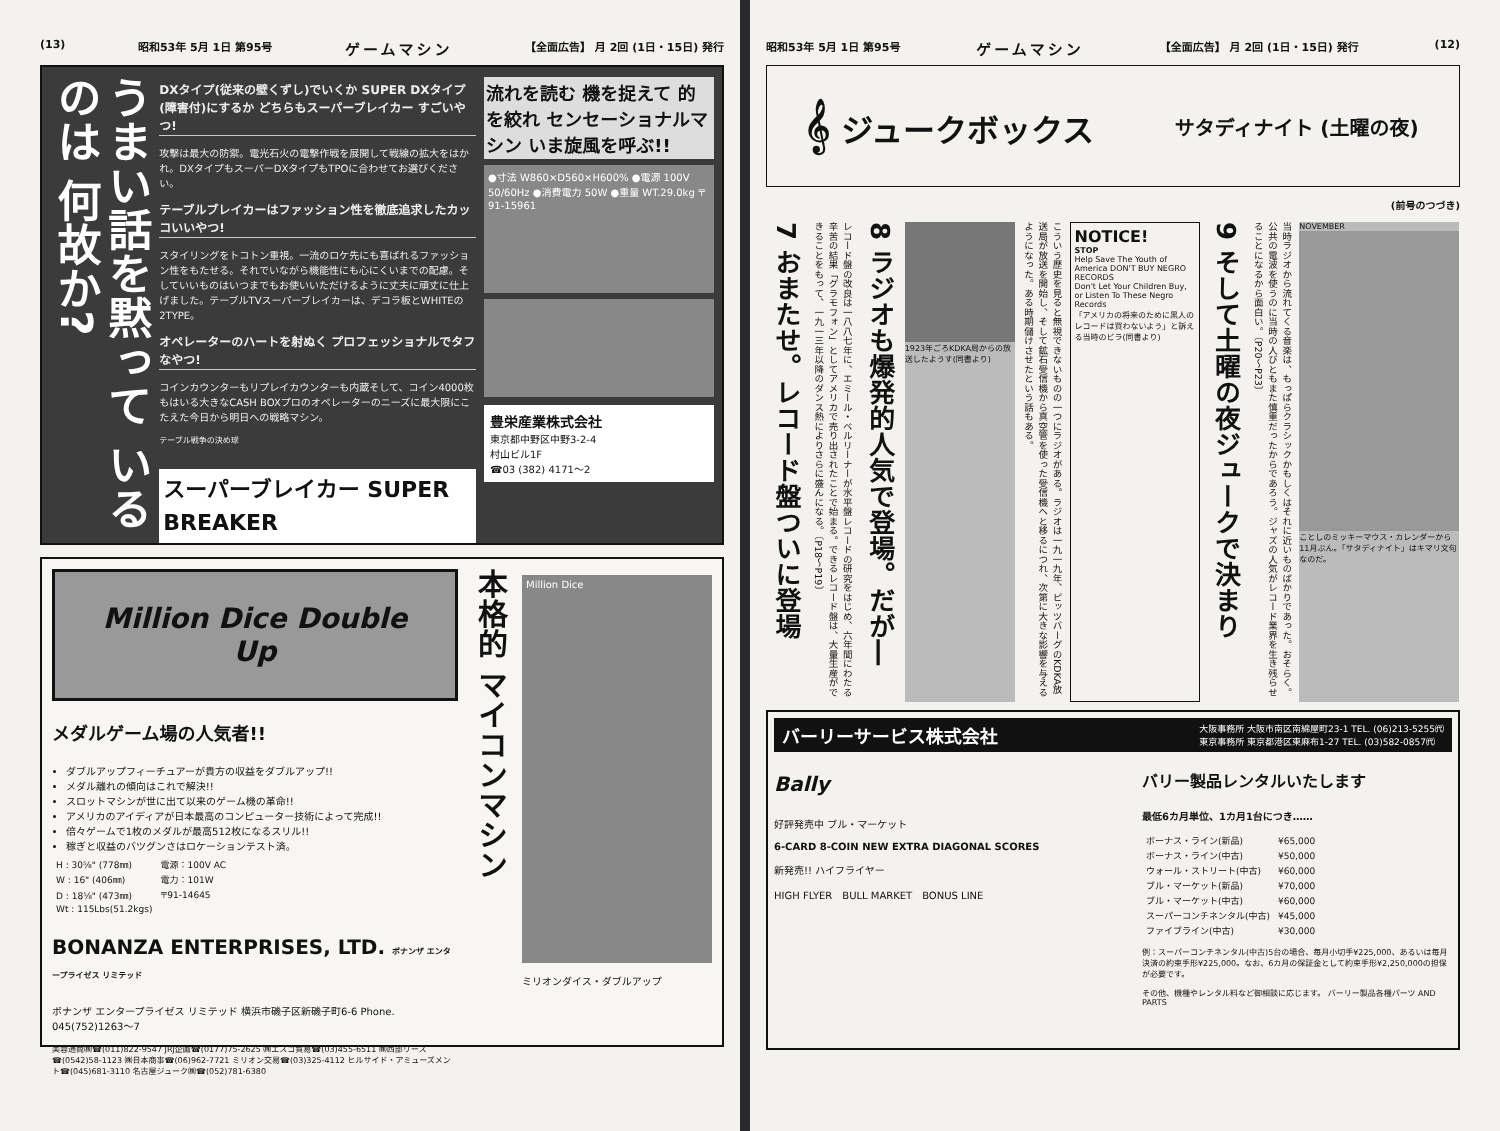(13) 昭和53年 5月 1日 第95号 ゲームマシン 【全面広告】 月 2回 (1日・15日) 発行
うまい話を黙って いるのは 何故か?
DXタイプ(従来の壁くずし)でいくか SUPER DXタイプ(障害付)にするか どちらもスーパーブレイカー すごいやつ!
攻撃は最大の防禦。電光石火の電撃作戦を展開して戦線の拡大をはかれ。DXタイプもスーパーDXタイプもTPOに合わせてお選びください。
テーブルブレイカーはファッション性を徹底追求したカッコいいやつ!
スタイリングをトコトン重視。一流のロケ先にも喜ばれるファッション性をもたせる。それでいながら機能性にも心にくいまでの配慮。そしていいものはいつまでもお使いいただけるように丈夫に頑丈に仕上げました。テーブルTVスーパーブレイカーは、デコラ板とWHITEの2TYPE。
オペレーターのハートを射ぬく プロフェッショナルでタフなやつ!
コインカウンターもリプレイカウンターも内蔵そして、コイン4000枚もはいる大きなCASH BOXプロのオペレーターのニーズに最大限にこたえた今日から明日への戦略マシン。
テーブル戦争の決め球
スーパーブレイカー SUPER BREAKER
流れを読む 機を捉えて 的を絞れ センセーショナルマシン いま旋風を呼ぶ!!
●寸法 W860×D560×H600% ●電源 100V 50/60Hz ●消費電力 50W ●重量 WT.29.0kg 〒91-15961
豊栄産業株式会社
東京都中野区中野3-2-4
村山ビル1F
☎03 (382) 4171～2
Million Dice Double Up
メダルゲーム場の人気者!!
ダブルアップフィーチュアーが貴方の収益をダブルアップ!!
メダル離れの傾向はこれで解決!!
スロットマシンが世に出て以来のゲーム機の革命!!
アメリカのアイディアが日本最高のコンピューター技術によって完成!!
倍々ゲームで1枚のメダルが最高512枚になるスリル!!
稼ぎと収益のバツグンさはロケーションテスト済。
| H : 30⅝" (778㎜) | 電源：100V AC |
| W : 16" (406㎜) | 電力：101W |
| D : 18⅝" (473㎜) | 〒91-14645 |
| Wt : 115Lbs(51.2kgs) | |
BONANZA ENTERPRISES, LTD. ボナンザ エンタープライゼス リミテッド
ボナンザ エンタープライゼス リミテッド 横浜市磯子区新磯子町6-6 Phone. 045(752)1263～7
美蓉通商㈱☎(011)822-9547 JRJ企画☎(0177)75-2625 ㈱エスコ貿易☎(03)455-6511 ㈱西部リース☎(0542)58-1123 ㈱日本商事☎(06)962-7721 ミリオン交易☎(03)325-4112 ヒルサイド・アミューズメント☎(045)681-3110 名古屋ジューク㈱☎(052)781-6380
本格的 マイコンマシン
Million Dice
ミリオンダイス・ダブルアップ
昭和53年 5月 1日 第95号 ゲームマシン 【全面広告】 月 2回 (1日・15日) 発行 (12)
𝄞 ジュークボックス サタディナイト (土曜の夜)
(前号のつづき)
7 おまたせ。レコード盤ついに登場
レコード盤の改良は一八八七年に、エミール・ベルリーナーが水平盤レコードの研究をはじめ、六年間にわたる辛苦の結果「グラモフォン」としてアメリカで売り出されたことで始まる。できるレコード盤は、大量生産ができることをもって、一九一三年以降のダンス熱によりさらに盛んになる。〔P18～P19〕
8 ラジオも爆発的人気で登場。だが―
1923年ごろKDKA局からの放送したようす(同書より)
こういう歴史を見ると無視できないものの一つにラジオがある。ラジオは一九一九年、ピッツバーグのKDKA放送局が放送を開始し、そして鉱石受信機から真空管を使った受信機へと移るにつれ、次第に大きな影響を与えるようになった。ある時期儲けさせたという話もある。
NOTICE!
STOP
Help Save The Youth of America DON'T BUY NEGRO RECORDS
Don't Let Your Children Buy, or Listen To These Negro Records
「アメリカの将来のために黒人のレコードは買わないよう」と訴える当時のビラ(同書より)
9 そして土曜の夜ジュークで決まり
当時ラジオから流れてくる音楽は、もっぱらクラシックかもしくはそれに近いものばかりであった。おそらく。公共の電波を使うのに当時の人びともまた慎重だったからであろう。ジャズの人気がレコード業界を生き残らせることになるから面白い。〔P20～P23〕
NOVEMBER
ことしのミッキーマウス・カレンダーから11月ぶん。「サタディナイト」はキマリ文句なのだ。
バーリーサービス株式会社 大阪事務所 大阪市南区南綿屋町23-1 TEL. (06)213-5255㈹
東京事務所 東京都港区東麻布1-27 TEL. (03)582-0857㈹
Bally
好評発売中 ブル・マーケット
6-CARD 8-COIN NEW EXTRA DIAGONAL SCORES
新発売!! ハイフライヤー
HIGH FLYER　BULL MARKET　BONUS LINE
バリー製品レンタルいたします
最低6カ月単位、1カ月1台につき……
| ボーナス・ライン(新品) | ¥65,000 |
| ボーナス・ライン(中古) | ¥50,000 |
| ウォール・ストリート(中古) | ¥60,000 |
| ブル・マーケット(新品) | ¥70,000 |
| ブル・マーケット(中古) | ¥60,000 |
| スーパーコンチネンタル(中古) | ¥45,000 |
| ファイブライン(中古) | ¥30,000 |
例：スーパーコンチネンタル(中古)5台の場合、毎月小切手¥225,000、あるいは毎月決済の約束手形¥225,000。なお、6カ月の保証金として約束手形¥2,250,000の担保が必要です。
その他、機種やレンタル料など御相談に応じます。 バーリー製品各種パーツ AND PARTS